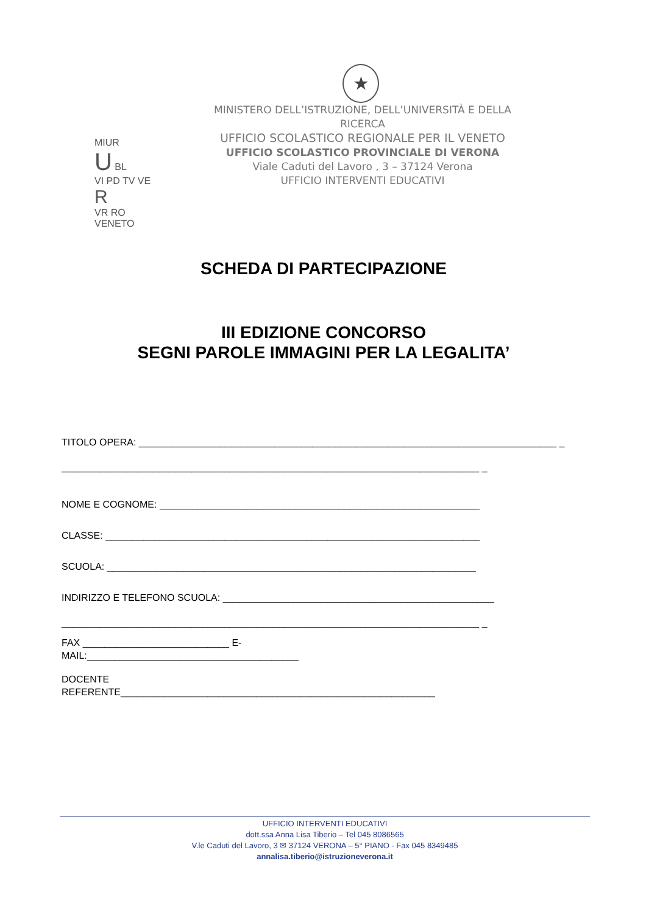★
MIUR
U BL
VI PD TV VE R
VR RO VENETO
MINISTERO DELL’ISTRUZIONE, DELL’UNIVERSITÀ E DELLA RICERCA
UFFICIO SCOLASTICO REGIONALE PER IL VENETO
UFFICIO SCOLASTICO PROVINCIALE DI VERONA
Viale Caduti del Lavoro , 3 – 37124 Verona
UFFICIO INTERVENTI EDUCATIVI
SCHEDA DI PARTECIPAZIONE
III EDIZIONE CONCORSO
SEGNI PAROLE IMMAGINI PER LA LEGALITA’
TITOLO OPERA: _____________________________________________________________________________ _
_____________________________________________________________________________ _
NOME E COGNOME: ___________________________________________________________
CLASSE: _____________________________________________________________________
SCUOLA: ____________________________________________________________________
INDIRIZZO E TELEFONO SCUOLA: __________________________________________________
_____________________________________________________________________________ _
FAX ___________________________ E-
MAIL:_______________________________________
DOCENTE
REFERENTE__________________________________________________________
UFFICIO INTERVENTI EDUCATIVI
dott.ssa Anna Lisa Tiberio – Tel 045 8086565
V.le Caduti del Lavoro, 3 ✉ 37124 VERONA – 5° PIANO - Fax 045 8349485
annalisa.tiberio@istruzioneverona.it